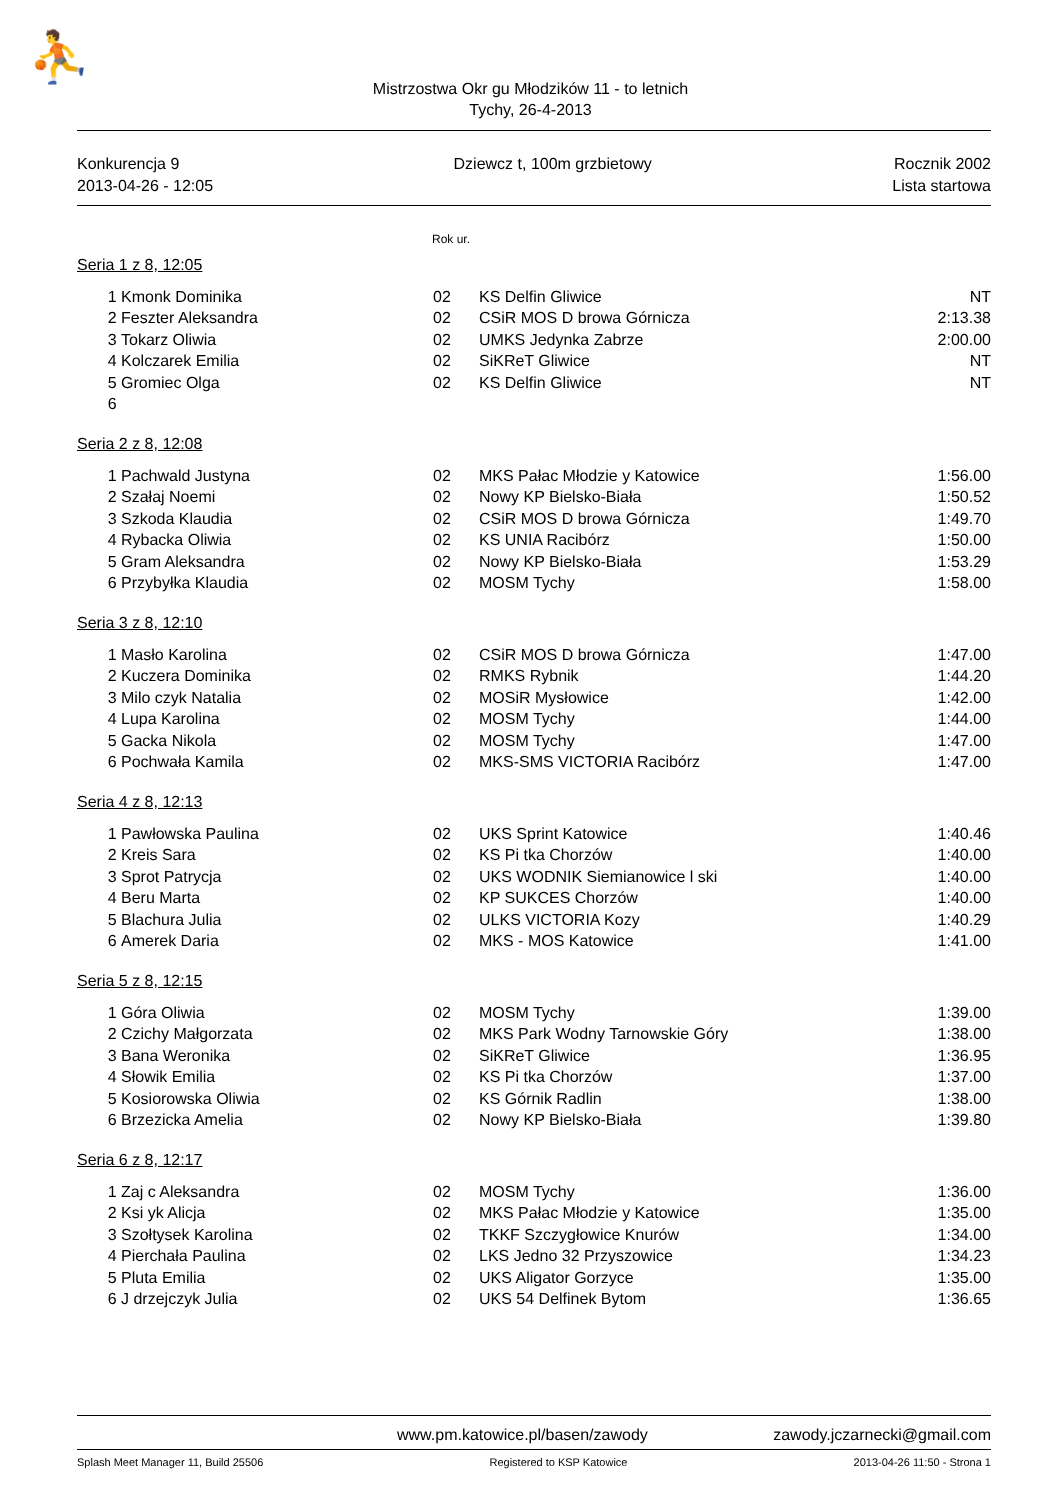⛹
Mistrzostwa Okr gu Młodzików 11 - to letnich
Tychy, 26-4-2013
Konkurencja 9
2013-04-26 - 12:05
Dziewcz t, 100m grzbietowy Rocznik 2002
Lista startowa
Rok ur.
| Seria 1 z 8, 12:05 | | | | |
| 1 | Kmonk Dominika | 02 | KS Delfin Gliwice | NT |
| 2 | Feszter Aleksandra | 02 | CSiR MOS D browa Górnicza | 2:13.38 |
| 3 | Tokarz Oliwia | 02 | UMKS Jedynka Zabrze | 2:00.00 |
| 4 | Kolczarek Emilia | 02 | SiKReT Gliwice | NT |
| 5 | Gromiec Olga | 02 | KS Delfin Gliwice | NT |
| 6 | | | | |
| Seria 2 z 8, 12:08 | | | | |
| 1 | Pachwald Justyna | 02 | MKS Pałac Młodzie y Katowice | 1:56.00 |
| 2 | Szałaj Noemi | 02 | Nowy KP Bielsko-Biała | 1:50.52 |
| 3 | Szkoda Klaudia | 02 | CSiR MOS D browa Górnicza | 1:49.70 |
| 4 | Rybacka Oliwia | 02 | KS UNIA Racibórz | 1:50.00 |
| 5 | Gram Aleksandra | 02 | Nowy KP Bielsko-Biała | 1:53.29 |
| 6 | Przybyłka Klaudia | 02 | MOSM Tychy | 1:58.00 |
| Seria 3 z 8, 12:10 | | | | |
| 1 | Masło Karolina | 02 | CSiR MOS D browa Górnicza | 1:47.00 |
| 2 | Kuczera Dominika | 02 | RMKS Rybnik | 1:44.20 |
| 3 | Milo czyk Natalia | 02 | MOSiR Mysłowice | 1:42.00 |
| 4 | Lupa Karolina | 02 | MOSM Tychy | 1:44.00 |
| 5 | Gacka Nikola | 02 | MOSM Tychy | 1:47.00 |
| 6 | Pochwała Kamila | 02 | MKS-SMS VICTORIA Racibórz | 1:47.00 |
| Seria 4 z 8, 12:13 | | | | |
| 1 | Pawłowska Paulina | 02 | UKS Sprint Katowice | 1:40.46 |
| 2 | Kreis Sara | 02 | KS Pi tka Chorzów | 1:40.00 |
| 3 | Sprot Patrycja | 02 | UKS WODNIK Siemianowice l ski | 1:40.00 |
| 4 | Beru Marta | 02 | KP SUKCES Chorzów | 1:40.00 |
| 5 | Blachura Julia | 02 | ULKS VICTORIA Kozy | 1:40.29 |
| 6 | Amerek Daria | 02 | MKS - MOS Katowice | 1:41.00 |
| Seria 5 z 8, 12:15 | | | | |
| 1 | Góra Oliwia | 02 | MOSM Tychy | 1:39.00 |
| 2 | Czichy Małgorzata | 02 | MKS Park Wodny Tarnowskie Góry | 1:38.00 |
| 3 | Bana Weronika | 02 | SiKReT Gliwice | 1:36.95 |
| 4 | Słowik Emilia | 02 | KS Pi tka Chorzów | 1:37.00 |
| 5 | Kosiorowska Oliwia | 02 | KS Górnik Radlin | 1:38.00 |
| 6 | Brzezicka Amelia | 02 | Nowy KP Bielsko-Biała | 1:39.80 |
| Seria 6 z 8, 12:17 | | | | |
| 1 | Zaj c Aleksandra | 02 | MOSM Tychy | 1:36.00 |
| 2 | Ksi yk Alicja | 02 | MKS Pałac Młodzie y Katowice | 1:35.00 |
| 3 | Szołtysek Karolina | 02 | TKKF Szczygłowice Knurów | 1:34.00 |
| 4 | Pierchała Paulina | 02 | LKS Jedno 32 Przyszowice | 1:34.23 |
| 5 | Pluta Emilia | 02 | UKS Aligator Gorzyce | 1:35.00 |
| 6 | J drzejczyk Julia | 02 | UKS 54 Delfinek Bytom | 1:36.65 |
www.pm.katowice.pl/basen/zawody zawody.jczarnecki@gmail.com
Splash Meet Manager 11, Build 25506 Registered to KSP Katowice 2013-04-26 11:50 - Strona 1